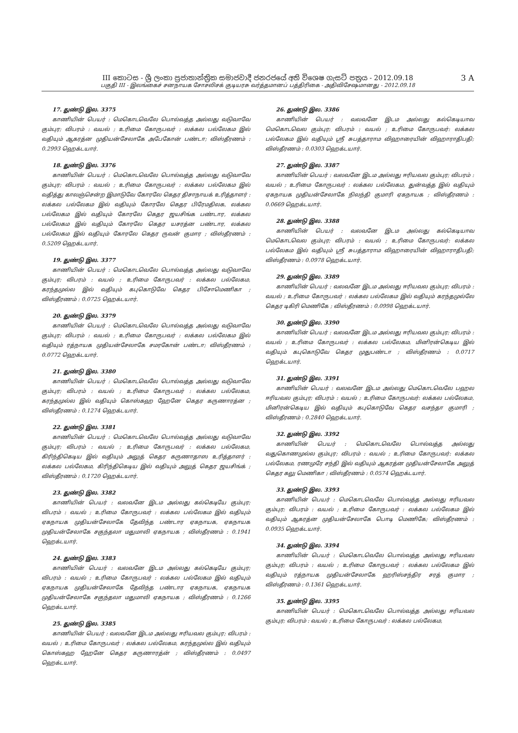3 A
III කොටස - ශ්‍රී ලංකා ප්‍රජාතාන්ත්‍රික සමාජවාදී ජනරජයේ අති විශෙෂ ගැසට් පත්‍රය - 2012.09.18
பகுதி III - இலங்கைச் சனநாயக சோசலிசக் குடியரசு வர்த்தமானப் பத்திரிகை - அதிவிசேஷமானது - 2012.09.18
17. துண்டு இல. 3375
காணியின் பெயர் : மெகொடவெலே பொல்வத்த அல்லது வடுவாவே கும்புர; விபரம் : வயல் ; உரிமை கோருபவர் : லக்கல பல்லேகம இல் வதியும் ஆகரத்ன முதியன்சேலாகே அபேகோன் பண்டா; விஸ்தீரணம் : 0.2993 ஹெக்டயார்.
18. துண்டு இல. 3376
காணியின் பெயர் : மெகொடவெலே பொல்வத்த அல்லது வடுவாவே கும்புர; விபரம் : வயல் ; உரிமை கோருபவர் : லக்கல பல்லேகம இல் வதித்து காலஞ்சென்ற இமாடுவே கோரலே கெதர திசாநாயக் உரித்தாளர் : லக்கல பல்லேகம இல் வதியும் கோரலே கெதர பிரேமதிலக, லக்கல பல்லேகம இல் வதியும் கோரலே கெதர ஜயசிங்க பண்டார, லக்கல பல்லேகம இல் வதியும் கோரலே கெதர யசரத்ன பண்டார, லக்கல பல்லேகம இல் வதியும் கோரலே கெதர ருவன் குமார ; விஸ்தீரணம் : 0.5209 ஹெக்டயார்.
19. துண்டு இல. 3377
காணியின் பெயர் : மெகொடவெலே பொல்வத்த அல்லது வடுவாவே கும்புர; விபரம் : வயல் ; உரிமை கோருபவர் : லக்கல பல்லேகம, கரந்தமுல்ல இல் வதியும் கபுகொடுவே கெதர பிசோமெணிகா ; விஸ்தீரணம் : 0.0725 ஹெக்டயார்.
20. துண்டு இல. 3379
காணியின் பெயர் : மெகொடவெலே பொல்வத்த அல்லது வடுவாவே கும்புர; விபரம் : வயல் ; உரிமை கோருபவர் : லக்கல பல்லேகம இல் வதியும் ரத்நாயக முதியன்சேலாகே சமரகோன் பண்டா; விஸ்தீரணம் : 0.0772 ஹெக்டயார்.
21. துண்டு இல. 3380
காணியின் பெயர் : மெகொடவெலே பொல்வத்த அல்லது வடுவாவே கும்புர; விபரம் : வயல் ; உரிமை கோருபவர் : லக்கல பல்லேகம, கரந்தமுல்ல இல் வதியும் கொஸ்கஹ ஹேனே கெதர கருணாரத்ன ; விஸ்தீரணம் : 0.1274 ஹெக்டயார்.
22. துண்டு இல. 3381
காணியின் பெயர் : மெகொடவெலே பொல்வத்த அல்லது வடுவாவே கும்புர; விபரம் : வயல் ; உரிமை கோருபவர் : லக்கல பல்லேகம, கிரிந்திகெடிய இல் வதியும் அலுத் கெதர கருணாதாஸ உரித்தாளர் : லக்கல பல்லேகம, கிரிந்திகெடிய இல் வதியும் அலுத் கெதர ஜயசிங்க் ; விஸ்தீரணம் : 0.1720 ஹெக்டயார்.
23. துண்டு இல. 3382
காணியின் பெயர் : வலவனே இடம அல்லது கல்கெடியே கும்புர; விபரம் : வயல் ; உரிமை கோருபவர் : லக்கல பல்லேகம இல் வதியும் ஏகநாயக முதியன்சேலாகே தேவிந்த பண்டார ஏகநாயக, ஏகநாயக முதியன்சேலாகே சகுந்தலா மதுமாலி ஏகநாயக ; விஸ்தீரணம் : 0.1941 ஹெக்டயார்.
24. துண்டு இல. 3383
காணியின் பெயர் : வலவனே இடம அல்லது கல்கெடியே கும்புர; விபரம் : வயல் ; உரிமை கோருபவர் : லக்கல பல்லேகம இல் வதியும் ஏகநாயக முதியன்சேலாகே தேவிந்த பண்டார ஏகநாயக, ஏகநாயக முதியன்சேலாகே சகுந்தலா மதுமாலி ஏகநாயக ; விஸ்தீரணம் : 0.1266 ஹெக்டயார்.
25. துண்டு இல. 3385
காணியின் பெயர் : வலவனே இடம அல்லது ஈரியவல கும்புர; விபரம் : வயல் ; உரிமை கோருபவர் : லக்கல பல்லேகம, கரந்தமுல்ல இல் வதியும் கொஸ்கஹ ஹேனே கெதர கருணாரத்ன் ; விஸ்தீரணம் : 0.0497 ஹெக்டயார்.
26. துண்டு இல. 3386
காணியின் பெயர் : வலவனே இடம அல்லது கல்கெடியாவ மெகொடவெல கும்புர; விபரம் : வயல் ; உரிமை கோருபவர்: லக்கல பல்லேகம இல் வதியும் ஸ்ரீ சுபத்தாராம விஹாரையின் விஹாராதிபதி; விஸ்தீரணம் : 0.0303 ஹெக்டயார்.
27. துண்டு இல. 3387
காணியின் பெயர் : வலவனே இடம அல்லது ஈரியவல கும்புர; விபரம் : வயல் ; உரிமை கோருபவர் : லக்கல பல்லேகம, துன்வத்த இல் வதியும் ஏகநாயக முதியன்சேலாகே நிலந்தி குமாரி ஏகநாயக ; விஸ்தீரணம் : 0.0669 ஹெக்டயார்.
28. துண்டு இல. 3388
காணியின் பெயர் : வலவனே இடம அல்லது கல்கெடியாவ மெகொடவெல கும்புர; விபரம் : வயல் ; உரிமை கோருபவர்: லக்கல பல்லேகம இல் வதியும் ஸ்ரீ சுபத்தாராம விஹாரையின் விஹாராதிபதி; விஸ்தீரணம் : 0.0978 ஹெக்டயார்.
29. துண்டு இல. 3389
காணியின் பெயர் : வலவனே இடம அல்லது ஈரியவல கும்புர; விபரம் : வயல் ; உரிமை கோருபவர் : லக்கல பல்லேகம இல் வதியும் கரந்தமுல்லே கெதர டிகிரி மெணிகே ; விஸ்தீரணம் : 0.0998 ஹெக்டயார்.
30. துண்டு இல. 3390
காணியின் பெயர் : வலவனே இடம அல்லது ஈரியவல கும்புர; விபரம் : வயல் ; உரிமை கோருபவர் : லக்கல பல்லேகம, மினிரன்கெடிய இல் வதியும் கபுகொடுவே கெதர முதுபண்டா ; விஸ்தீரணம் : 0.0717 ஹெக்டயார்.
31. துண்டு இல. 3391
காணியின் பெயர் : வலவனே இடம அல்லது மெகொடவெலே பஹல ஈரியவல கும்புர; விபரம் : வயல் ; உரிமை கோருபவர்: லக்கல பல்லேகம, மினிரன்கெடிய இல் வதியும் கபுகொடுவே கெதர வசந்தா குமாரி ; விஸ்தீரணம் : 0.2840 ஹெக்டயார்.
32. துண்டு இல. 3392
காணியின் பெயர் : மெகொடவெலே பொல்வத்த அல்லது வதுகொணமுல்ல கும்புர; விபரம் : வயல் ; உரிமை கோருபவர்: லக்கல பல்லேகம, ரணமுரே சந்தி இல் வதியும் ஆகரத்ன முதியன்சேலாகே அலுத் கெதர கலு மெணிகா ; விஸ்தீரணம் : 0.0574 ஹெக்டயார்.
33. துண்டு இல. 3393
காணியின் பெயர் : மெகொடவெலே பொல்வத்த அல்லது ஈரியவல கும்புர; விபரம் : வயல் ; உரிமை கோருபவர் : லக்கல பல்லேகம இல் வதியும் ஆகரத்ன முதியன்சேலாகே பொடி மெணிகே; விஸ்தீரணம் : 0.0935 ஹெக்டயார்.
34. துண்டு இல. 3394
காணியின் பெயர் : மெகொடவெலே பொல்வத்த அல்லது ஈரியவல கும்புர; விபரம் : வயல் ; உரிமை கோருபவர் : லக்கல பல்லேகம இல் வதியும் ரத்நாயக முதியன்சேலாகே ஹரிஸ்சந்திர சரத் குமார ; விஸ்தீரணம் : 0.1361 ஹெக்டயார்.
35. துண்டு இல. 3395
காணியின் பெயர் : மெகொடவெலே பொல்வத்த அல்லது ஈரியவல கும்புர; விபரம் : வயல் ; உரிமை கோருபவர் : லக்கல பல்லேகம,